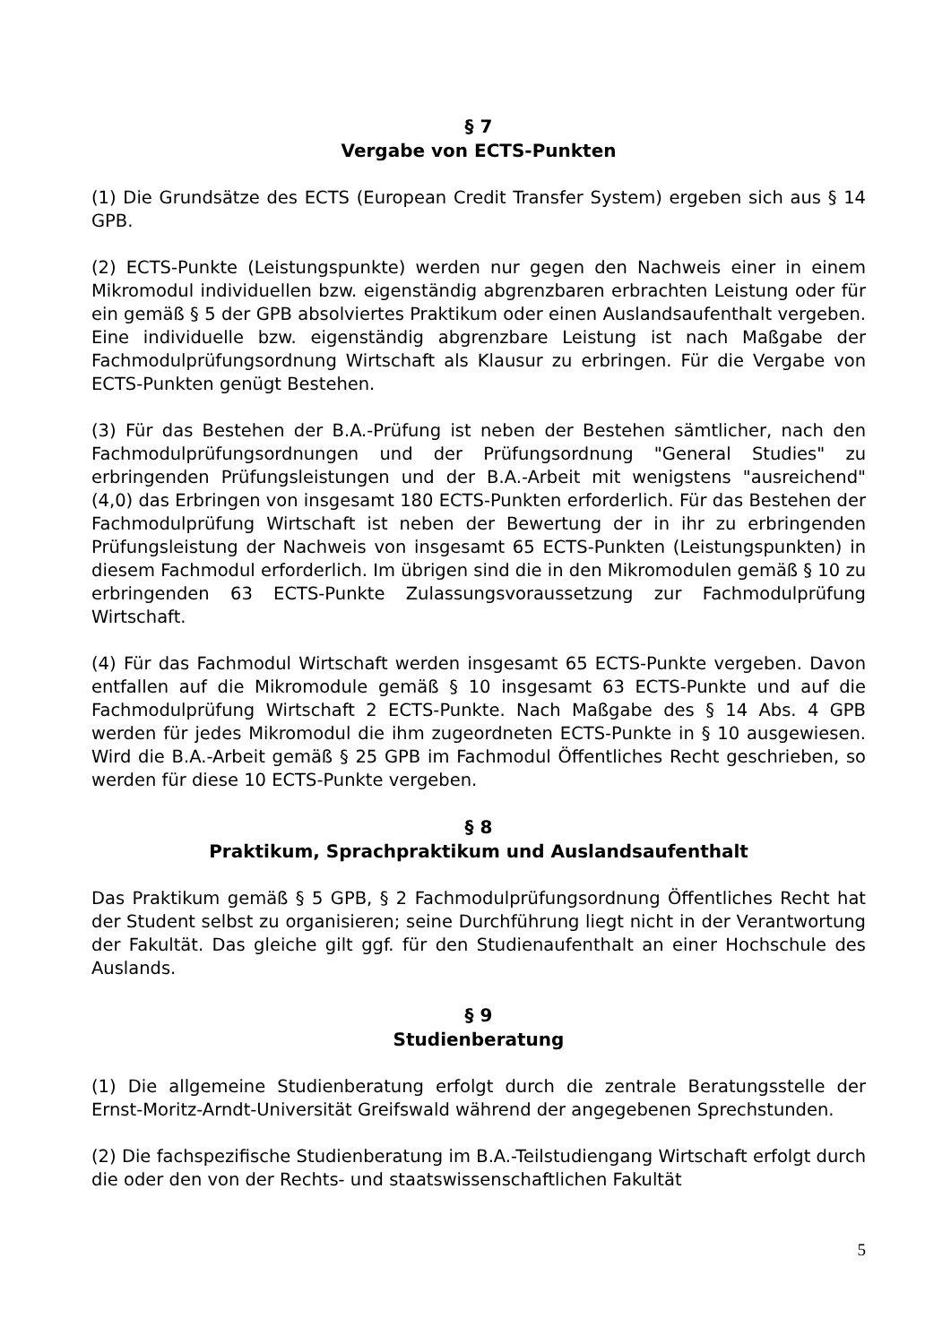§ 7
Vergabe von ECTS-Punkten
(1) Die Grundsätze des ECTS (European Credit Transfer System) ergeben sich aus § 14 GPB.
(2) ECTS-Punkte (Leistungspunkte) werden nur gegen den Nachweis einer in einem Mikromodul individuellen bzw. eigenständig abgrenzbaren erbrachten Leistung oder für ein gemäß § 5 der GPB absolviertes Praktikum oder einen Auslandsaufenthalt vergeben. Eine individuelle bzw. eigenständig abgrenzbare Leistung ist nach Maßgabe der Fachmodulprüfungsordnung Wirtschaft als Klausur zu erbringen. Für die Vergabe von ECTS-Punkten genügt Bestehen.
(3) Für das Bestehen der B.A.-Prüfung ist neben der Bestehen sämtlicher, nach den Fachmodulprüfungsordnungen und der Prüfungsordnung "General Studies" zu erbringenden Prüfungsleistungen und der B.A.-Arbeit mit wenigstens "ausreichend" (4,0) das Erbringen von insgesamt 180 ECTS-Punkten erforderlich. Für das Bestehen der Fachmodulprüfung Wirtschaft ist neben der Bewertung der in ihr zu erbringenden Prüfungsleistung der Nachweis von insgesamt 65 ECTS-Punkten (Leistungspunkten) in diesem Fachmodul erforderlich. Im übrigen sind die in den Mikromodulen gemäß § 10 zu erbringenden 63 ECTS-Punkte Zulassungsvoraussetzung zur Fachmodulprüfung Wirtschaft.
(4) Für das Fachmodul Wirtschaft werden insgesamt 65 ECTS-Punkte vergeben. Davon entfallen auf die Mikromodule gemäß § 10 insgesamt 63 ECTS-Punkte und auf die Fachmodulprüfung Wirtschaft 2 ECTS-Punkte. Nach Maßgabe des § 14 Abs. 4 GPB werden für jedes Mikromodul die ihm zugeordneten ECTS-Punkte in § 10 ausgewiesen. Wird die B.A.-Arbeit gemäß § 25 GPB im Fachmodul Öffentliches Recht geschrieben, so werden für diese 10 ECTS-Punkte vergeben.
§ 8
Praktikum, Sprachpraktikum und Auslandsaufenthalt
Das Praktikum gemäß § 5 GPB, § 2 Fachmodulprüfungsordnung Öffentliches Recht hat der Student selbst zu organisieren; seine Durchführung liegt nicht in der Verantwortung der Fakultät. Das gleiche gilt ggf. für den Studienaufenthalt an einer Hochschule des Auslands.
§ 9
Studienberatung
(1) Die allgemeine Studienberatung erfolgt durch die zentrale Beratungsstelle der Ernst-Moritz-Arndt-Universität Greifswald während der angegebenen Sprechstunden.
(2) Die fachspezifische Studienberatung im B.A.-Teilstudiengang Wirtschaft erfolgt durch die oder den von der Rechts- und staatswissenschaftlichen Fakultät
5